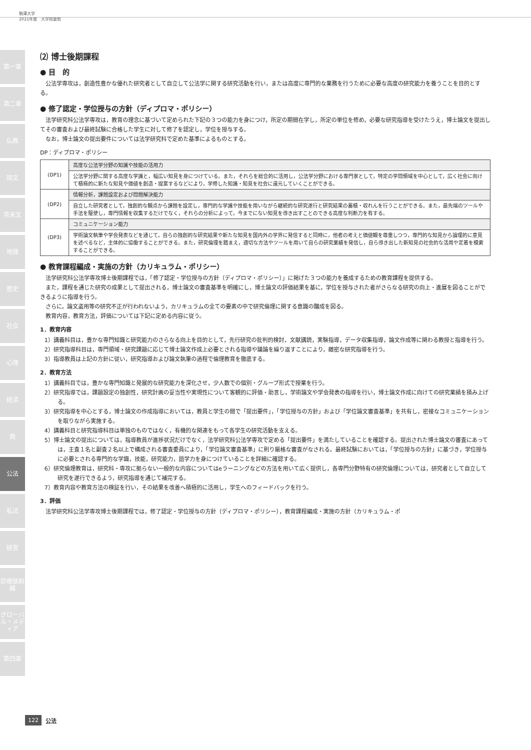駒澤大学
2021年度　大学院要覧
第一章
第二章
仏教
国文
英米文
地理
歴史
社会
心理
経済
商
公法
私法
経営
診療放射線
グローバル・メディア
第四章
⑵ 博士後期課程
● 目　的
公法学専攻は，創造性豊かな優れた研究者として自立して公法学に関する研究活動を行い，または高度に専門的な業務を行うために必要な高度の研究能力を養うことを目的とする。
● 修了認定・学位授与の方針（ディプロマ・ポリシー）
法学研究科公法学専攻は，教育の理念に基づいて定められた下記の３つの能力を身につけ，所定の期間在学し，所定の単位を修め，必要な研究指導を受けたうえ，博士論文を提出してその審査および最終試験に合格した学生に対して修了を認定し，学位を授与する。
なお，博士論文の提出要件については法学研究科で定めた基準によるものとする。
DP：ディプロマ・ポリシー
| (DP1) | 高度な公法学分野の知識や技能の活用力 |
| | 公法学分野に関する高度な学識と，幅広い知見を身につけている。また，それらを総合的に活用し，公法学分野における専門家として，特定の学問領域を中心として，広く社会に向けて積極的に新たな知見や価値を創造・提案するなどにより，学修した知識・知見を社会に還元していくことができる。 |
| (DP2) | 情報分析，課題設定および問題解決能力 |
| | 自立した研究者として，独創的な観点から課題を設定し，専門的な学識や技能を用いながら継続的な研究遂行と研究結果の蓄積・収れんを行うことができる。また，最先端のツールや手法を駆使し，専門情報を収集するだけでなく，それらの分析によって，今までにない知見を導き出すことのできる高度な判断力を有する。 |
| (DP3) | コミュニケーション能力 |
| | 学術論文執筆や学会発表などを通じて，自らの独創的な研究結果や新たな知見を国内外の学界に発信すると同時に，他者の考えと価値観を尊重しつつ，専門的な知見から論理的に意見を述べるなど，主体的に協働することができる。また，研究倫理を踏まえ，適切な方法やツールを用いて自らの研究業績を発信し，自ら導き出した新知見の社会的な活用や定着を模索することができる。 |
● 教育課程編成・実施の方針（カリキュラム・ポリシー）
法学研究科公法学専攻博士後期課程では，「修了認定・学位授与の方針（ディプロマ・ポリシー）」に掲げた３つの能力を養成するための教育課程を提供する。
また，課程を通じた研究の成果として提出される，博士論文の審査基準を明確にし，博士論文の評価結果を基に，学位を授与された者がさらなる研究の向上・進展を図ることができるように指導を行う。
さらに，論文盗用等の研究不正が行われないよう，カリキュラムの全ての要素の中で研究倫理に関する意識の醸成を図る。
教育内容，教育方法，評価については下記に定める内容に従う。
1．教育内容
1）講義科目は，豊かな専門知識と研究能力のさらなる向上を目的として，先行研究の批判的検討，文献講読，実験指導，データ収集指導，論文作成等に関わる教授と指導を行う。
2）研究指導科目は，専門領域・研究課題に応じて博士論文作成上必要とされる指導や議論を繰り返すことにより，緻密な研究指導を行う。
3）指導教員は上記の方針に従い，研究指導および論文執筆の過程で倫理教育を徹底する。
2．教育方法
1）講義科目では，豊かな専門知識と発展的な研究能力を深化させ，少人数での個別・グループ形式で授業を行う。
2）研究指導では，課題設定の独創性，研究計画の妥当性や実現性について客観的に評価・助言し，学術論文や学会発表の指導を行い，博士論文作成に向けての研究業績を積み上げる。
3）研究指導を中心とする，博士論文の作成指導においては，教員と学生の間で「提出要件」，「学位授与の方針」および「学位論文審査基準」を共有し，密接なコミュニケーションを取りながら実施する。
4）講義科目と研究指導科目は単独のものではなく，有機的な関連をもって各学生の研究活動を支える。
5）博士論文の提出については，指導教員が進捗状況だけでなく，法学研究科公法学専攻で定める「提出要件」を満たしていることを確認する。提出された博士論文の審査にあっては，主査１名と副査２名以上で構成される審査委員により，「学位論文審査基準」に則り厳格な審査がなされる。最終試験においては，「学位授与の方針」に基づき，学位授与に必要とされる専門的な学識，技能，研究能力，語学力を身につけていることを詳細に確認する。
6）研究倫理教育は，研究科・専攻に拠らない一般的な内容についてはeラーニングなどの方法を用いて広く提供し，各専門分野特有の研究倫理については，研究者として自立して研究を遂行できるよう，研究指導を通じて補完する。
7）教育内容や教育方法の検証を行い，その結果を改善へ積極的に活用し，学生へのフィードバックを行う。
3．評価
法学研究科公法学専攻博士後期課程では，修了認定・学位授与の方針（ディプロマ・ポリシー），教育課程編成・実施の方針（カリキュラム・ポ
122 公法